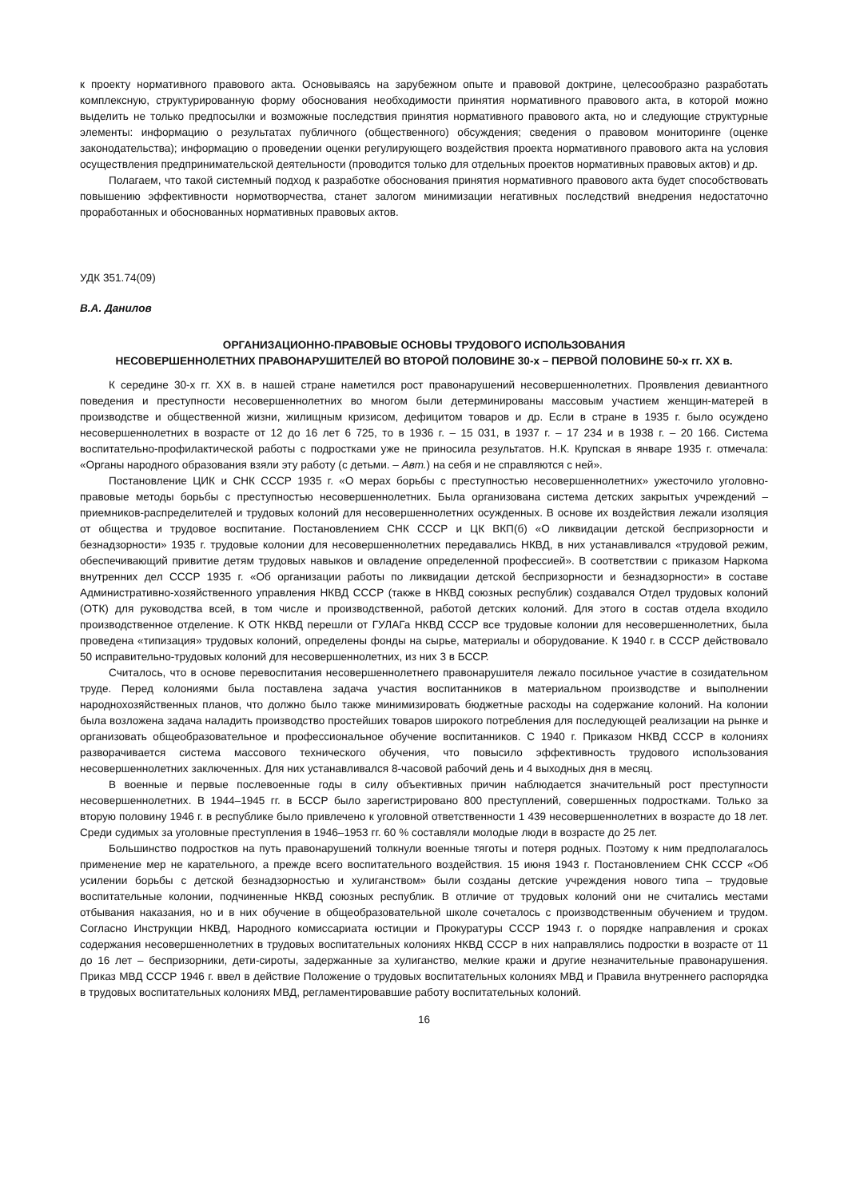к проекту нормативного правового акта. Основываясь на зарубежном опыте и правовой доктрине, целесообразно разработать комплексную, структурированную форму обоснования необходимости принятия нормативного правового акта, в которой можно выделить не только предпосылки и возможные последствия принятия нормативного правового акта, но и следующие структурные элементы: информацию о результатах публичного (общественного) обсуждения; сведения о правовом мониторинге (оценке законодательства); информацию о проведении оценки регулирующего воздействия проекта нормативного правового акта на условия осуществления предпринимательской деятельности (проводится только для отдельных проектов нормативных правовых актов) и др.
Полагаем, что такой системный подход к разработке обоснования принятия нормативного правового акта будет способствовать повышению эффективности нормотворчества, станет залогом минимизации негативных последствий внедрения недостаточно проработанных и обоснованных нормативных правовых актов.
УДК 351.74(09)
В.А. Данилов
ОРГАНИЗАЦИОННО-ПРАВОВЫЕ ОСНОВЫ ТРУДОВОГО ИСПОЛЬЗОВАНИЯ
НЕСОВЕРШЕННОЛЕТНИХ ПРАВОНАРУШИТЕЛЕЙ ВО ВТОРОЙ ПОЛОВИНЕ 30-х – ПЕРВОЙ ПОЛОВИНЕ 50-х гг. XX в.
К середине 30-х гг. XX в. в нашей стране наметился рост правонарушений несовершеннолетних. Проявления девиантного поведения и преступности несовершеннолетних во многом были детерминированы массовым участием женщин-матерей в производстве и общественной жизни, жилищным кризисом, дефицитом товаров и др. Если в стране в 1935 г. было осуждено несовершеннолетних в возрасте от 12 до 16 лет 6 725, то в 1936 г. – 15 031, в 1937 г. – 17 234 и в 1938 г. – 20 166. Система воспитательно-профилактической работы с подростками уже не приносила результатов. Н.К. Крупская в январе 1935 г. отмечала: «Органы народного образования взяли эту работу (с детьми. – Авт.) на себя и не справляются с ней».
Постановление ЦИК и СНК СССР 1935 г. «О мерах борьбы с преступностью несовершеннолетних» ужесточило уголовно-правовые методы борьбы с преступностью несовершеннолетних. Была организована система детских закрытых учреждений – приемников-распределителей и трудовых колоний для несовершеннолетних осужденных. В основе их воздействия лежали изоляция от общества и трудовое воспитание. Постановлением СНК СССР и ЦК ВКП(б) «О ликвидации детской беспризорности и безнадзорности» 1935 г. трудовые колонии для несовершеннолетних передавались НКВД, в них устанавливался «трудовой режим, обеспечивающий привитие детям трудовых навыков и овладение определенной профессией». В соответствии с приказом Наркома внутренних дел СССР 1935 г. «Об организации работы по ликвидации детской беспризорности и безнадзорности» в составе Административно-хозяйственного управления НКВД СССР (также в НКВД союзных республик) создавался Отдел трудовых колоний (ОТК) для руководства всей, в том числе и производственной, работой детских колоний. Для этого в состав отдела входило производственное отделение. К ОТК НКВД перешли от ГУЛАГа НКВД СССР все трудовые колонии для несовершеннолетних, была проведена «типизация» трудовых колоний, определены фонды на сырье, материалы и оборудование. К 1940 г. в СССР действовало 50 исправительно-трудовых колоний для несовершеннолетних, из них 3 в БССР.
Считалось, что в основе перевоспитания несовершеннолетнего правонарушителя лежало посильное участие в созидательном труде. Перед колониями была поставлена задача участия воспитанников в материальном производстве и выполнении народнохозяйственных планов, что должно было также минимизировать бюджетные расходы на содержание колоний. На колонии была возложена задача наладить производство простейших товаров широкого потребления для последующей реализации на рынке и организовать общеобразовательное и профессиональное обучение воспитанников. С 1940 г. Приказом НКВД СССР в колониях разворачивается система массового технического обучения, что повысило эффективность трудового использования несовершеннолетних заключенных. Для них устанавливался 8-часовой рабочий день и 4 выходных дня в месяц.
В военные и первые послевоенные годы в силу объективных причин наблюдается значительный рост преступности несовершеннолетних. В 1944–1945 гг. в БССР было зарегистрировано 800 преступлений, совершенных подростками. Только за вторую половину 1946 г. в республике было привлечено к уголовной ответственности 1 439 несовершеннолетних в возрасте до 18 лет. Среди судимых за уголовные преступления в 1946–1953 гг. 60 % составляли молодые люди в возрасте до 25 лет.
Большинство подростков на путь правонарушений толкнули военные тяготы и потеря родных. Поэтому к ним предполагалось применение мер не карательного, а прежде всего воспитательного воздействия. 15 июня 1943 г. Постановлением СНК СССР «Об усилении борьбы с детской безнадзорностью и хулиганством» были созданы детские учреждения нового типа – трудовые воспитательные колонии, подчиненные НКВД союзных республик. В отличие от трудовых колоний они не считались местами отбывания наказания, но и в них обучение в общеобразовательной школе сочеталось с производственным обучением и трудом. Согласно Инструкции НКВД, Народного комиссариата юстиции и Прокуратуры СССР 1943 г. о порядке направления и сроках содержания несовершеннолетних в трудовых воспитательных колониях НКВД СССР в них направлялись подростки в возрасте от 11 до 16 лет – беспризорники, дети-сироты, задержанные за хулиганство, мелкие кражи и другие незначительные правонарушения. Приказ МВД СССР 1946 г. ввел в действие Положение о трудовых воспитательных колониях МВД и Правила внутреннего распорядка в трудовых воспитательных колониях МВД, регламентировавшие работу воспитательных колоний.
16